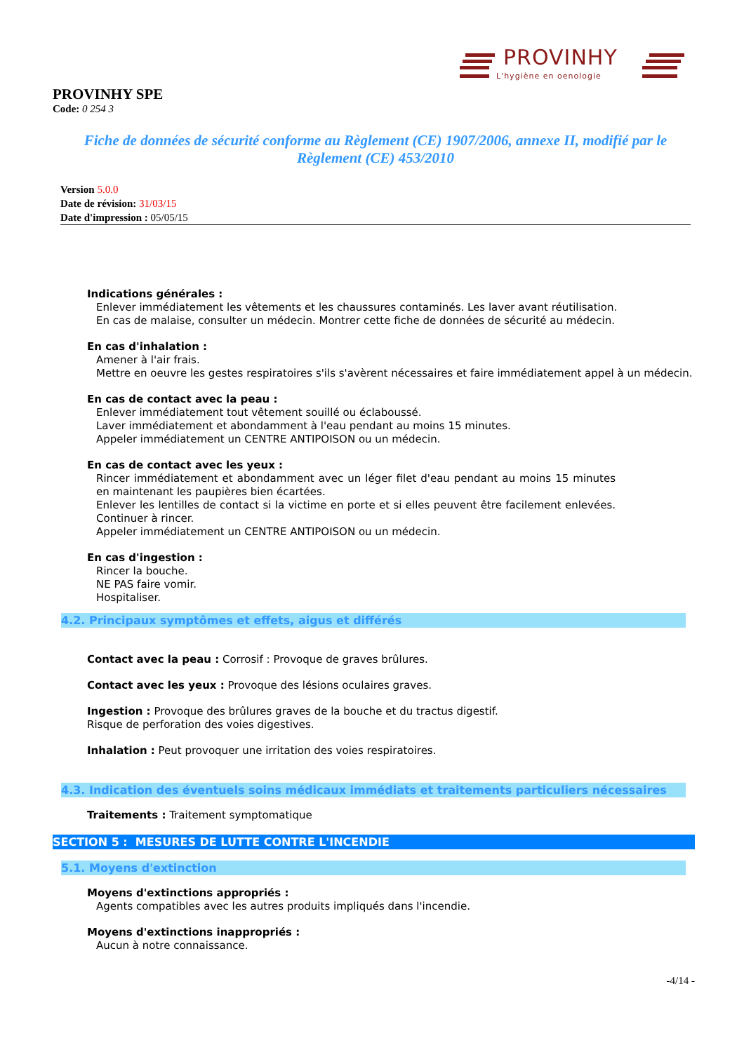PROVINHY
L'hygiène en oenologie
PROVINHY SPE
Code: 0 254 3
Fiche de données de sécurité conforme au Règlement (CE) 1907/2006, annexe II, modifié par le Règlement (CE) 453/2010
Version 5.0.0
Date de révision: 31/03/15
Date d'impression : 05/05/15
Indications générales :
Enlever immédiatement les vêtements et les chaussures contaminés. Les laver avant réutilisation.
En cas de malaise, consulter un médecin. Montrer cette fiche de données de sécurité au médecin.
En cas d'inhalation :
Amener à l'air frais.
Mettre en oeuvre les gestes respiratoires s'ils s'avèrent nécessaires et faire immédiatement appel à un médecin.
En cas de contact avec la peau :
Enlever immédiatement tout vêtement souillé ou éclaboussé.
Laver immédiatement et abondamment à l'eau pendant au moins 15 minutes.
Appeler immédiatement un CENTRE ANTIPOISON ou un médecin.
En cas de contact avec les yeux :
Rincer immédiatement et abondamment avec un léger filet d'eau pendant au moins 15 minutes en maintenant les paupières bien écartées.
Enlever les lentilles de contact si la victime en porte et si elles peuvent être facilement enlevées. Continuer à rincer.
Appeler immédiatement un CENTRE ANTIPOISON ou un médecin.
En cas d'ingestion :
Rincer la bouche.
NE PAS faire vomir.
Hospitaliser.
4.2. Principaux symptômes et effets, aigus et différés
Contact avec la peau : Corrosif : Provoque de graves brûlures.
Contact avec les yeux : Provoque des lésions oculaires graves.
Ingestion : Provoque des brûlures graves de la bouche et du tractus digestif.
Risque de perforation des voies digestives.
Inhalation : Peut provoquer une irritation des voies respiratoires.
4.3. Indication des éventuels soins médicaux immédiats et traitements particuliers nécessaires
Traitements : Traitement symptomatique
SECTION 5 : MESURES DE LUTTE CONTRE L'INCENDIE
5.1. Moyens d'extinction
Moyens d'extinctions appropriés :
Agents compatibles avec les autres produits impliqués dans l'incendie.
Moyens d'extinctions inappropriés :
Aucun à notre connaissance.
-4/14 -